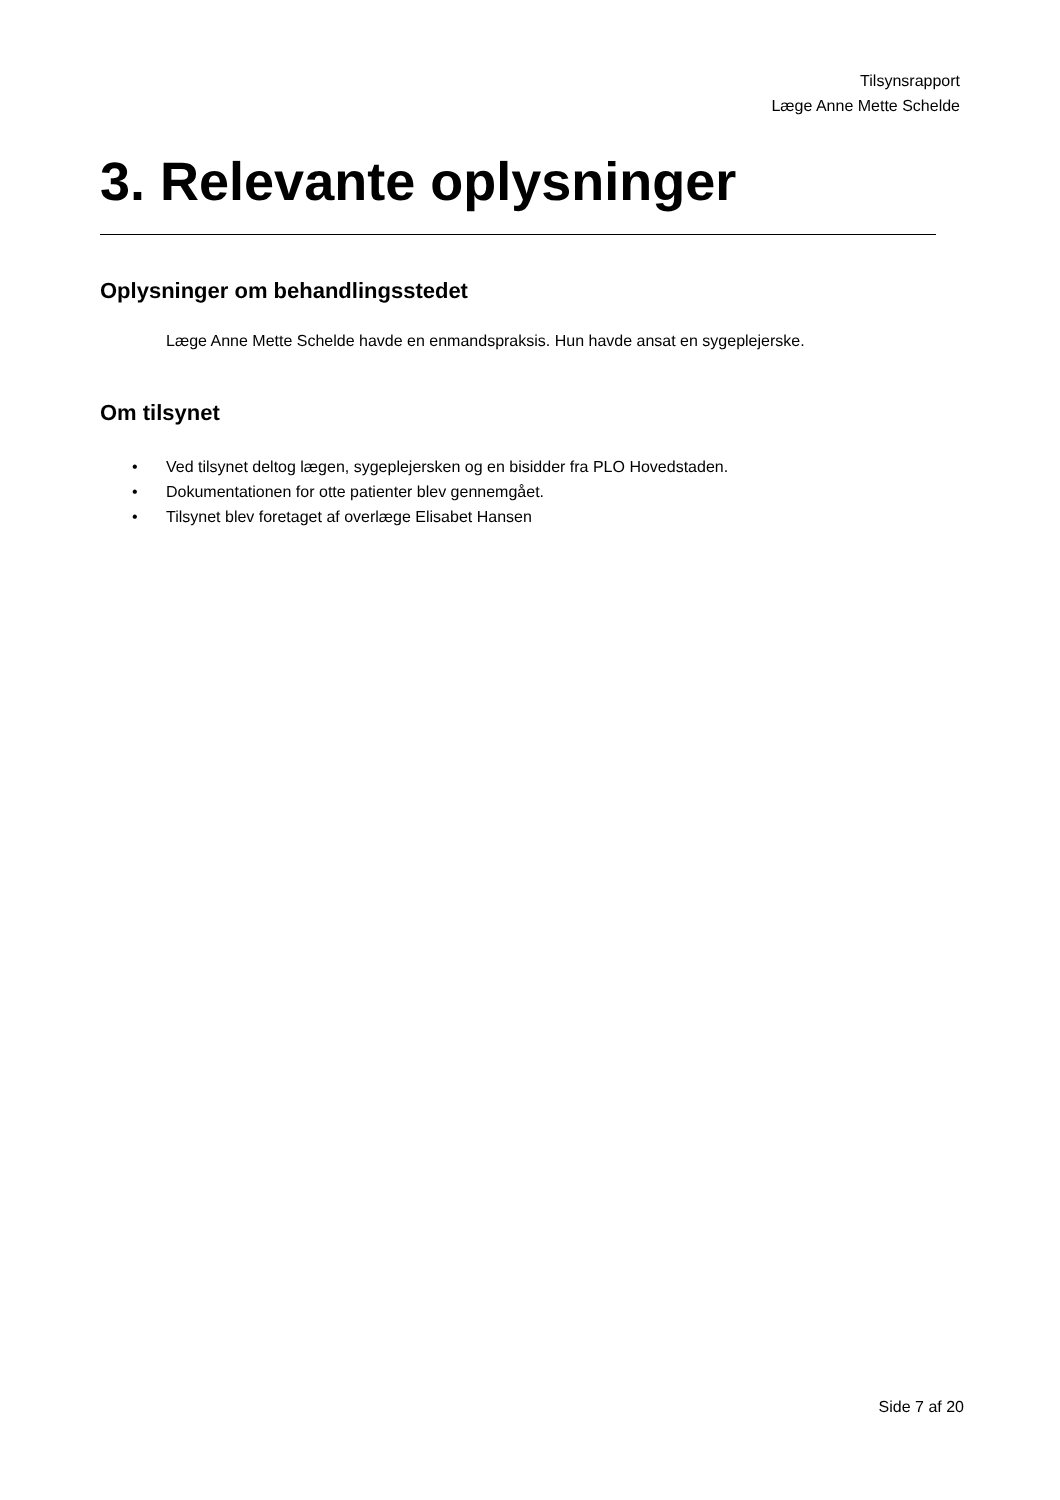Tilsynsrapport
Læge Anne Mette Schelde
3. Relevante oplysninger
Oplysninger om behandlingsstedet
Læge Anne Mette Schelde havde en enmandspraksis. Hun havde ansat en sygeplejerske.
Om tilsynet
• Ved tilsynet deltog lægen, sygeplejersken og en bisidder fra PLO Hovedstaden.
• Dokumentationen for otte patienter blev gennemgået.
• Tilsynet blev foretaget af overlæge Elisabet Hansen
Side 7 af 20